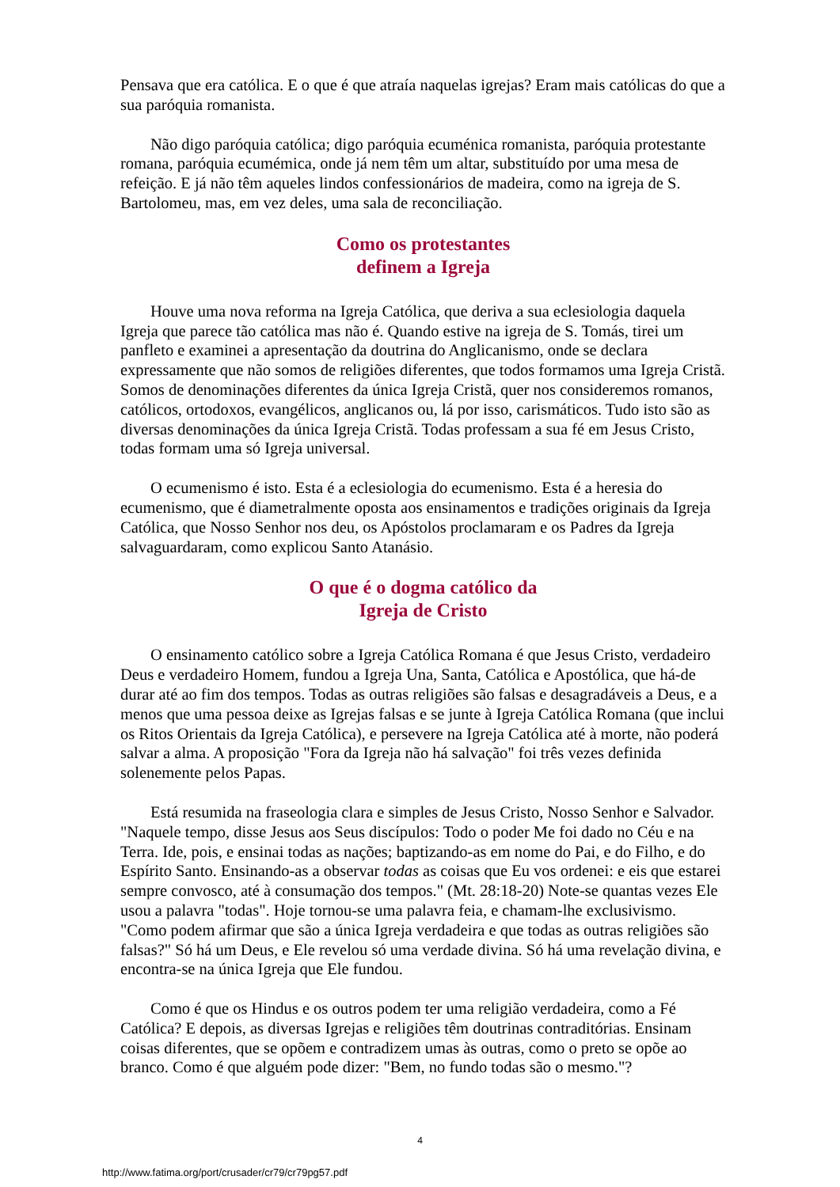Pensava que era católica. E o que é que atraía naquelas igrejas? Eram mais católicas do que a sua paróquia romanista.
Não digo paróquia católica; digo paróquia ecuménica romanista, paróquia protestante romana, paróquia ecumémica, onde já nem têm um altar, substituído por uma mesa de refeição. E já não têm aqueles lindos confessionários de madeira, como na igreja de S. Bartolomeu, mas, em vez deles, uma sala de reconciliação.
Como os protestantes
definem a Igreja
Houve uma nova reforma na Igreja Católica, que deriva a sua eclesiologia daquela Igreja que parece tão católica mas não é. Quando estive na igreja de S. Tomás, tirei um panfleto e examinei a apresentação da doutrina do Anglicanismo, onde se declara expressamente que não somos de religiões diferentes, que todos formamos uma Igreja Cristã. Somos de denominações diferentes da única Igreja Cristã, quer nos consideremos romanos, católicos, ortodoxos, evangélicos, anglicanos ou, lá por isso, carismáticos. Tudo isto são as diversas denominações da única Igreja Cristã. Todas professam a sua fé em Jesus Cristo, todas formam uma só Igreja universal.
O ecumenismo é isto. Esta é a eclesiologia do ecumenismo. Esta é a heresia do ecumenismo, que é diametralmente oposta aos ensinamentos e tradições originais da Igreja Católica, que Nosso Senhor nos deu, os Apóstolos proclamaram e os Padres da Igreja salvaguardaram, como explicou Santo Atanásio.
O que é o dogma católico da
Igreja de Cristo
O ensinamento católico sobre a Igreja Católica Romana é que Jesus Cristo, verdadeiro Deus e verdadeiro Homem, fundou a Igreja Una, Santa, Católica e Apostólica, que há-de durar até ao fim dos tempos. Todas as outras religiões são falsas e desagradáveis a Deus, e a menos que uma pessoa deixe as Igrejas falsas e se junte à Igreja Católica Romana (que inclui os Ritos Orientais da Igreja Católica), e persevere na Igreja Católica até à morte, não poderá salvar a alma. A proposição "Fora da Igreja não há salvação" foi três vezes definida solenemente pelos Papas.
Está resumida na fraseologia clara e simples de Jesus Cristo, Nosso Senhor e Salvador. "Naquele tempo, disse Jesus aos Seus discípulos: Todo o poder Me foi dado no Céu e na Terra. Ide, pois, e ensinai todas as nações; baptizando-as em nome do Pai, e do Filho, e do Espírito Santo. Ensinando-as a observar todas as coisas que Eu vos ordenei: e eis que estarei sempre convosco, até à consumação dos tempos." (Mt. 28:18-20) Note-se quantas vezes Ele usou a palavra "todas". Hoje tornou-se uma palavra feia, e chamam-lhe exclusivismo. "Como podem afirmar que são a única Igreja verdadeira e que todas as outras religiões são falsas?" Só há um Deus, e Ele revelou só uma verdade divina. Só há uma revelação divina, e encontra-se na única Igreja que Ele fundou.
Como é que os Hindus e os outros podem ter uma religião verdadeira, como a Fé Católica? E depois, as diversas Igrejas e religiões têm doutrinas contraditórias. Ensinam coisas diferentes, que se opõem e contradizem umas às outras, como o preto se opõe ao branco. Como é que alguém pode dizer: "Bem, no fundo todas são o mesmo."?
4
http://www.fatima.org/port/crusader/cr79/cr79pg57.pdf